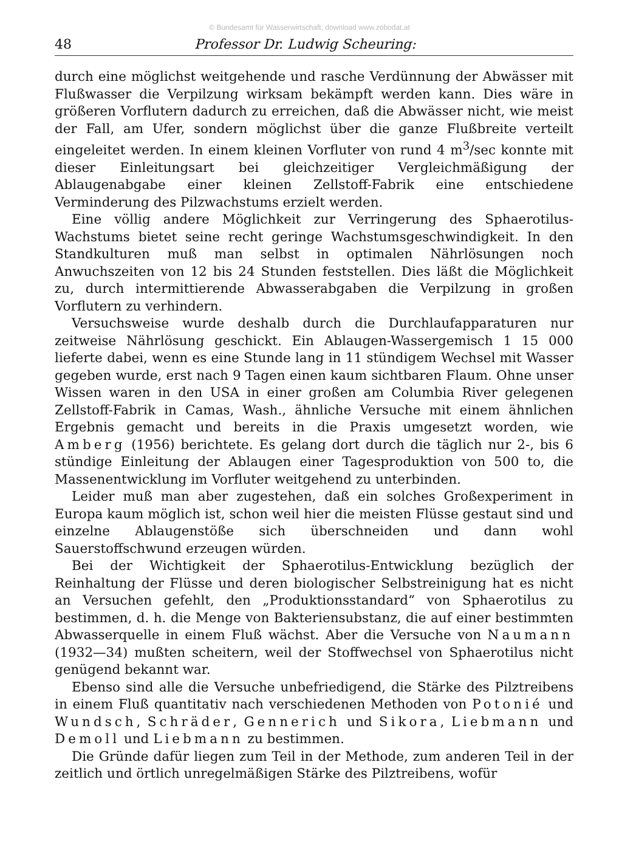© Bundesamt für Wasserwirtschaft, download www.zobodat.at
48 Professor Dr. Ludwig Scheuring:
durch eine möglichst weitgehende und rasche Verdünnung der Abwässer mit Flußwasser die Verpilzung wirksam bekämpft werden kann. Dies wäre in größeren Vorflutern dadurch zu erreichen, daß die Abwässer nicht, wie meist der Fall, am Ufer, sondern möglichst über die ganze Flußbreite verteilt eingeleitet werden. In einem kleinen Vorfluter von rund 4 m<sup>3</sup>/sec konnte mit dieser Einleitungsart bei gleichzeitiger Vergleichmäßigung der Ablaugenabgabe einer kleinen Zellstoff-Fabrik eine entschiedene Verminderung des Pilzwachstums erzielt werden.
Eine völlig andere Möglichkeit zur Verringerung des Sphaerotilus-Wachstums bietet seine recht geringe Wachstumsgeschwindigkeit. In den Standkulturen muß man selbst in optimalen Nährlösungen noch Anwuchszeiten von 12 bis 24 Stunden feststellen. Dies läßt die Möglichkeit zu, durch intermittierende Abwasserabgaben die Verpilzung in großen Vorflutern zu verhindern.
Versuchsweise wurde deshalb durch die Durchlaufapparaturen nur zeitweise Nährlösung geschickt. Ein Ablaugen-Wassergemisch 1 15 000 lieferte dabei, wenn es eine Stunde lang in 11 stündigem Wechsel mit Wasser gegeben wurde, erst nach 9 Tagen einen kaum sichtbaren Flaum. Ohne unser Wissen waren in den USA in einer großen am Columbia River gelegenen Zellstoff-Fabrik in Camas, Wash., ähnliche Versuche mit einem ähnlichen Ergebnis gemacht und bereits in die Praxis umgesetzt worden, wie Amberg (1956) berichtete. Es gelang dort durch die täglich nur 2-, bis 6 stündige Einleitung der Ablaugen einer Tagesproduktion von 500 to, die Massenentwicklung im Vorfluter weitgehend zu unterbinden.
Leider muß man aber zugestehen, daß ein solches Großexperiment in Europa kaum möglich ist, schon weil hier die meisten Flüsse gestaut sind und einzelne Ablaugenstöße sich überschneiden und dann wohl Sauerstoffschwund erzeugen würden.
Bei der Wichtigkeit der Sphaerotilus-Entwicklung bezüglich der Reinhaltung der Flüsse und deren biologischer Selbstreinigung hat es nicht an Versuchen gefehlt, den „Produktionsstandard“ von Sphaerotilus zu bestimmen, d. h. die Menge von Bakteriensubstanz, die auf einer bestimmten Abwasserquelle in einem Fluß wächst. Aber die Versuche von Naumann (1932—34) mußten scheitern, weil der Stoffwechsel von Sphaerotilus nicht genügend bekannt war.
Ebenso sind alle die Versuche unbefriedigend, die Stärke des Pilztreibens in einem Fluß quantitativ nach verschiedenen Methoden von Potonié und Wundsch, Schräder, Gennerich und Sikora, Liebmann und Demoll und Liebmann zu bestimmen.
Die Gründe dafür liegen zum Teil in der Methode, zum anderen Teil in der zeitlich und örtlich unregelmäßigen Stärke des Pilztreibens, wofür